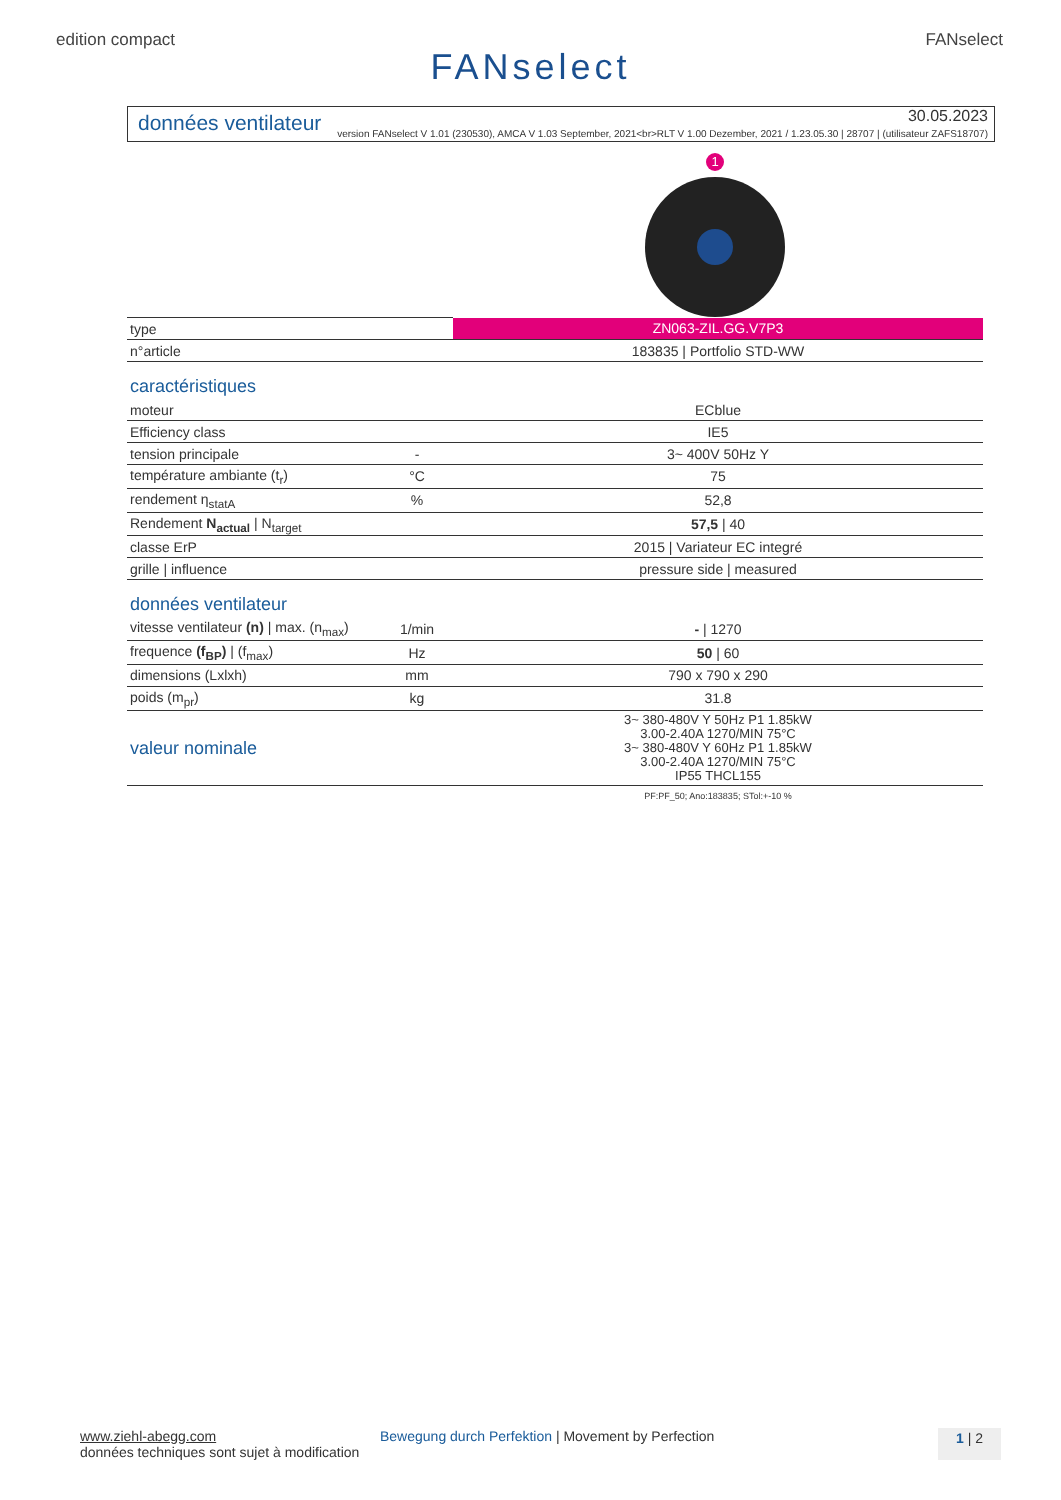edition compact FANselect
FANselect
données ventilateur 30.05.2023
version FANselect V 1.01 (230530), AMCA V 1.03 September, 2021<br>RLT V 1.00 Dezember, 2021 / 1.23.05.30 | 28707 | (utilisateur ZAFS18707)
1
| type | | ZN063-ZIL.GG.V7P3 |
| n°article | | 183835 / Portfolio STD-WW |
| caractéristiques | | |
| moteur | | ECblue |
| Efficiency class | | IE5 |
| tension principale | - | 3~ 400V 50Hz Y |
| température ambiante (t<sub>r</sub>) | °C | 75 |
| rendement η<sub>statA</sub> | % | 52,8 |
| Rendement N<sub>actual</sub> / N<sub>target</sub> | | 57,5 / 40 |
| classe ErP | | 2015 / Variateur EC integré |
| grille / influence | | pressure side / measured |
| données ventilateur | | |
| vitesse ventilateur (n) / max. (n<sub>max</sub>) | 1/min | - / 1270 |
| frequence (f<sub>BP</sub>) / (f<sub>max</sub>) | Hz | 50 / 60 |
| dimensions (Lxlxh) | mm | 790 x 790 x 290 |
| poids (m<sub>pr</sub>) | kg | 31.8 |
| valeur nominale | | 3~ 380-480V Y 50Hz P1 1.85kW 3.00-2.40A 1270/MIN 75°C 3~ 380-480V Y 60Hz P1 1.85kW 3.00-2.40A 1270/MIN 75°C IP55 THCL155 |
| | | PF:PF_50; Ano:183835; STol:+-10 % |
www.ziehl-abegg.com
données techniques sont sujet à modification
Bewegung durch Perfektion | Movement by Perfection
1 | 2